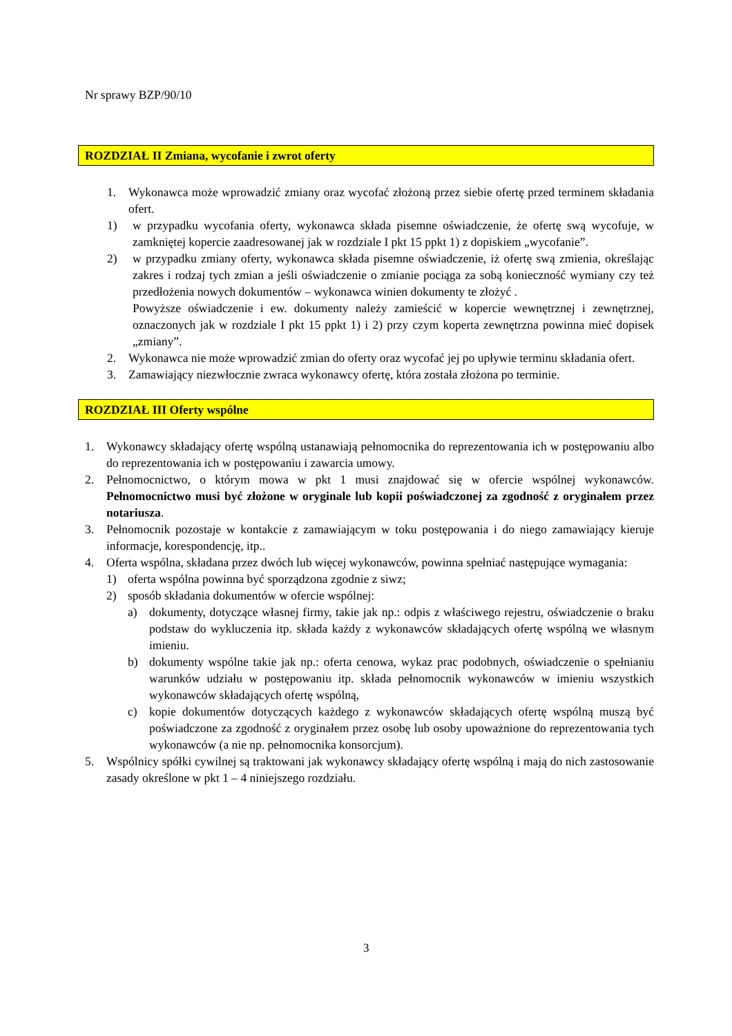Nr sprawy BZP/90/10
ROZDZIAŁ II Zmiana, wycofanie i zwrot oferty
1. Wykonawca może wprowadzić zmiany oraz wycofać złożoną przez siebie ofertę przed terminem składania ofert.
1) w przypadku wycofania oferty, wykonawca składa pisemne oświadczenie, że ofertę swą wycofuje, w zamkniętej kopercie zaadresowanej jak w rozdziale I pkt 15 ppkt 1) z dopiskiem „wycofanie”.
2) w przypadku zmiany oferty, wykonawca składa pisemne oświadczenie, iż ofertę swą zmienia, określając zakres i rodzaj tych zmian a jeśli oświadczenie o zmianie pociąga za sobą konieczność wymiany czy też przedłożenia nowych dokumentów – wykonawca winien dokumenty te złożyć .
Powyższe oświadczenie i ew. dokumenty należy zamieścić w kopercie wewnętrznej i zewnętrznej, oznaczonych jak w rozdziale I pkt 15 ppkt 1) i 2) przy czym koperta zewnętrzna powinna mieć dopisek „zmiany”.
2. Wykonawca nie może wprowadzić zmian do oferty oraz wycofać jej po upływie terminu składania ofert.
3. Zamawiający niezwłocznie zwraca wykonawcy ofertę, która została złożona po terminie.
ROZDZIAŁ III Oferty wspólne
1. Wykonawcy składający ofertę wspólną ustanawiają pełnomocnika do reprezentowania ich w postępowaniu albo do reprezentowania ich w postępowaniu i zawarcia umowy.
2. Pełnomocnictwo, o którym mowa w pkt 1 musi znajdować się w ofercie wspólnej wykonawców. Pełnomocnictwo musi być złożone w oryginale lub kopii poświadczonej za zgodność z oryginałem przez notariusza.
3. Pełnomocnik pozostaje w kontakcie z zamawiającym w toku postępowania i do niego zamawiający kieruje informacje, korespondencję, itp..
4. Oferta wspólna, składana przez dwóch lub więcej wykonawców, powinna spełniać następujące wymagania:
1) oferta wspólna powinna być sporządzona zgodnie z siwz;
2) sposób składania dokumentów w ofercie wspólnej:
a) dokumenty, dotyczące własnej firmy, takie jak np.: odpis z właściwego rejestru, oświadczenie o braku podstaw do wykluczenia itp. składa każdy z wykonawców składających ofertę wspólną we własnym imieniu.
b) dokumenty wspólne takie jak np.: oferta cenowa, wykaz prac podobnych, oświadczenie o spełnianiu warunków udziału w postępowaniu itp. składa pełnomocnik wykonawców w imieniu wszystkich wykonawców składających ofertę wspólną,
c) kopie dokumentów dotyczących każdego z wykonawców składających ofertę wspólną muszą być poświadczone za zgodność z oryginałem przez osobę lub osoby upoważnione do reprezentowania tych wykonawców (a nie np. pełnomocnika konsorcjum).
5. Wspólnicy spółki cywilnej są traktowani jak wykonawcy składający ofertę wspólną i mają do nich zastosowanie zasady określone w pkt 1 – 4 niniejszego rozdziału.
3